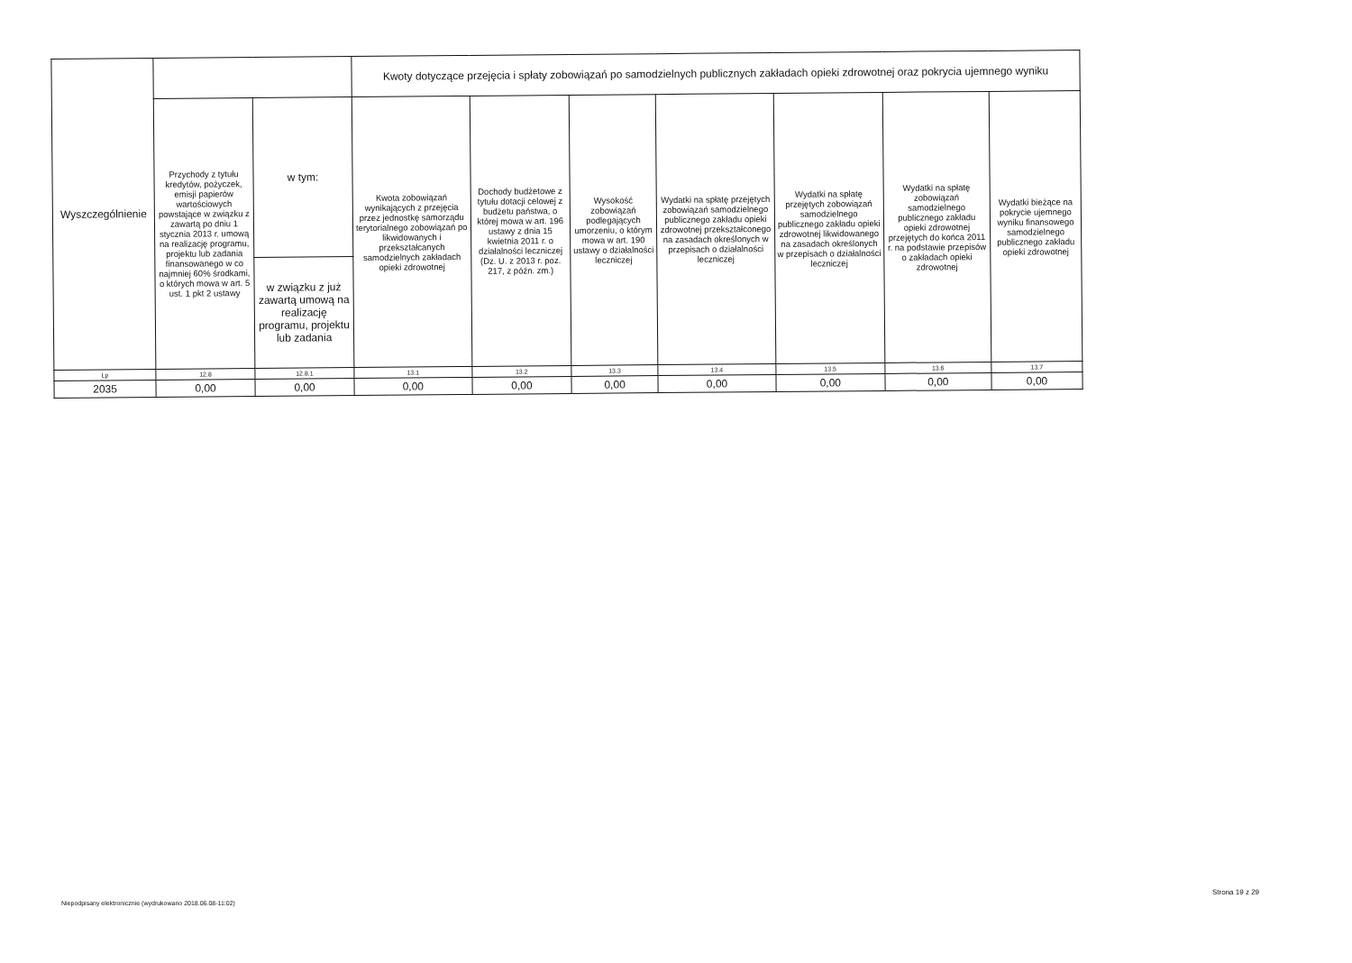| Wyszczególnienie | | | Kwoty dotyczące przejęcia i spłaty zobowiązań po samodzielnych publicznych zakładach opieki zdrowotnej oraz pokrycia ujemnego wyniku | | | | | | |
| --- | --- | --- | --- | --- | --- | --- | --- | --- | --- |
| | Przychody z tytułu kredytów, pożyczek, emisji papierów wartościowych powstające w związku z zawartą po dniu 1 stycznia 2013 r. umową na realizację programu, projektu lub zadania finansowanego w co najmniej 60% środkami, o których mowa w art. 5 ust. 1 pkt 2 ustawy | w tym: | Kwota zobowiązań wynikających z przejęcia przez jednostkę samorządu terytorialnego zobowiązań po likwidowanych i przekształcanych samodzielnych zakładach opieki zdrowotnej | Dochody budżetowe z tytułu dotacji celowej z budżetu państwa, o której mowa w art. 196 ustawy z dnia 15 kwietnia 2011 r. o działalności leczniczej (Dz. U. z 2013 r. poz. 217, z późn. zm.) | Wysokość zobowiązań podlegających umorzeniu, o którym mowa w art. 190 ustawy o działalności leczniczej | Wydatki na spłatę przejętych zobowiązań samodzielnego publicznego zakładu opieki zdrowotnej przekształconego na zasadach określonych w przepisach o działalności leczniczej | Wydatki na spłatę przejętych zobowiązań samodzielnego publicznego zakładu opieki zdrowotnej likwidowanego na zasadach określonych w przepisach o działalności leczniczej | Wydatki na spłatę zobowiązań samodzielnego publicznego zakładu opieki zdrowotnej przejętych do końca 2011 r. na podstawie przepisów o zakładach opieki zdrowotnej | Wydatki bieżące na pokrycie ujemnego wyniku finansowego samodzielnego publicznego zakładu opieki zdrowotnej |
| | | w związku z już zawartą umową na realizację programu, projektu lub zadania | | | | | | | |
| Lp | 12.8 | 12.8.1 | 13.1 | 13.2 | 13.3 | 13.4 | 13.5 | 13.6 | 13.7 |
| 2035 | 0,00 | 0,00 | 0,00 | 0,00 | 0,00 | 0,00 | 0,00 | 0,00 | 0,00 |
Strona 19 z 29
Niepodpisany elektronicznie (wydrukowano 2018.06.08-11:02)